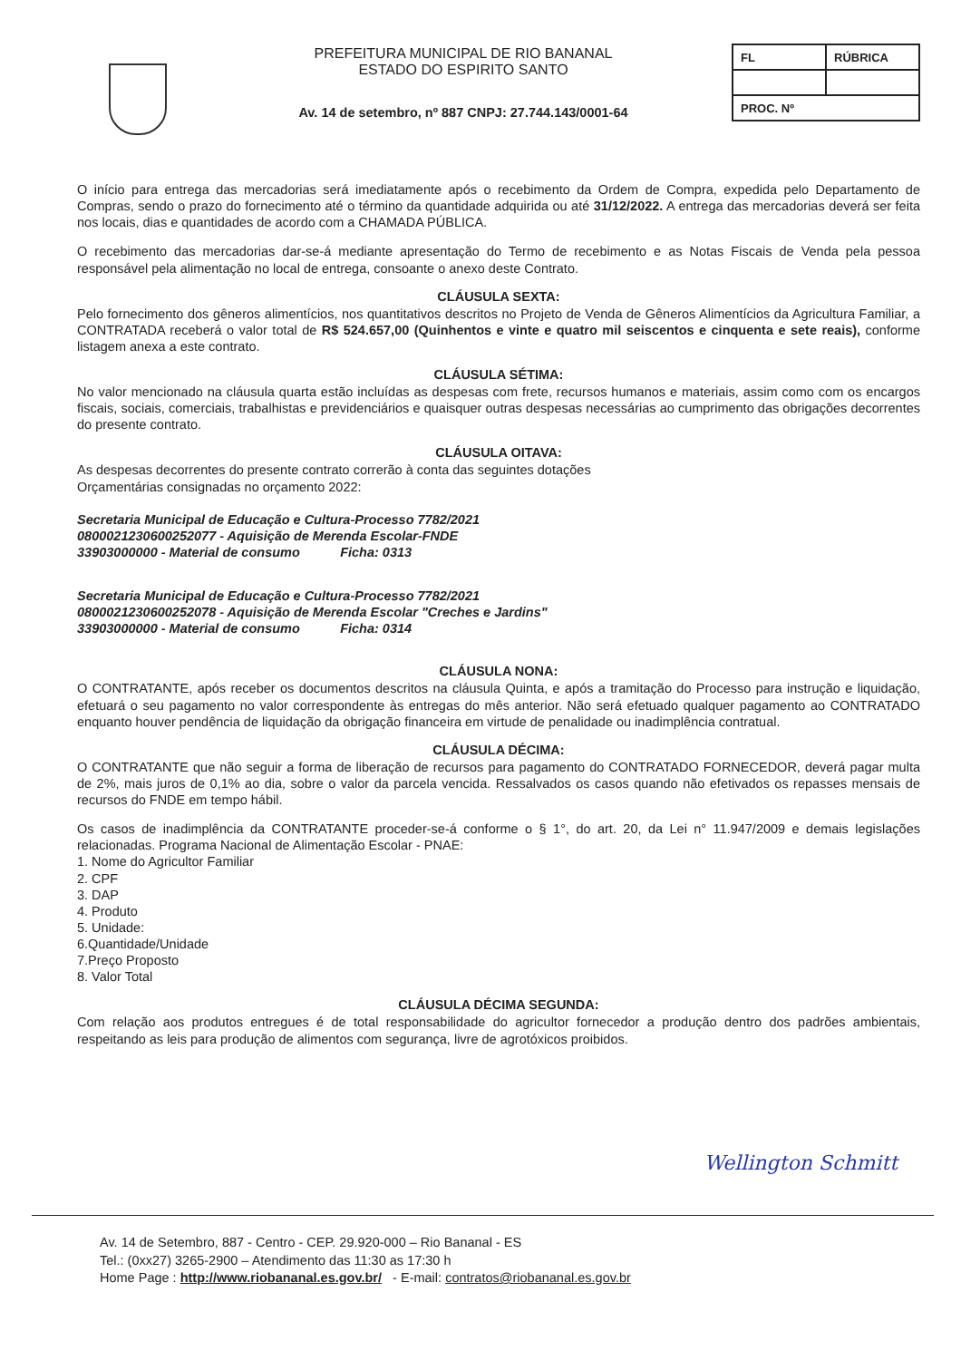PREFEITURA MUNICIPAL DE RIO BANANAL
ESTADO DO ESPIRITO SANTO
Av. 14 de setembro, nº 887 CNPJ: 27.744.143/0001-64
| FL | RÚBRICA |
| PROC. Nº | |
O início para entrega das mercadorias será imediatamente após o recebimento da Ordem de Compra, expedida pelo Departamento de Compras, sendo o prazo do fornecimento até o término da quantidade adquirida ou até 31/12/2022. A entrega das mercadorias deverá ser feita nos locais, dias e quantidades de acordo com a CHAMADA PÚBLICA.
O recebimento das mercadorias dar-se-á mediante apresentação do Termo de recebimento e as Notas Fiscais de Venda pela pessoa responsável pela alimentação no local de entrega, consoante o anexo deste Contrato.
CLÁUSULA SEXTA:
Pelo fornecimento dos gêneros alimentícios, nos quantitativos descritos no Projeto de Venda de Gêneros Alimentícios da Agricultura Familiar, a CONTRATADA receberá o valor total de R$ 524.657,00 (Quinhentos e vinte e quatro mil seiscentos e cinquenta e sete reais), conforme listagem anexa a este contrato.
CLÁUSULA SÉTIMA:
No valor mencionado na cláusula quarta estão incluídas as despesas com frete, recursos humanos e materiais, assim como com os encargos fiscais, sociais, comerciais, trabalhistas e previdenciários e quaisquer outras despesas necessárias ao cumprimento das obrigações decorrentes do presente contrato.
CLÁUSULA OITAVA:
As despesas decorrentes do presente contrato correrão à conta das seguintes dotações
Orçamentárias consignadas no orçamento 2022:
Secretaria Municipal de Educação e Cultura-Processo 7782/2021
080002123060025​2077 - Aquisição de Merenda Escolar-FNDE
33903000000 - Material de consumo Ficha: 0313
Secretaria Municipal de Educação e Cultura-Processo 7782/2021
0800021230600252078 - Aquisição de Merenda Escolar "Creches e Jardins"
33903000000 - Material de consumo Ficha: 0314
CLÁUSULA NONA:
O CONTRATANTE, após receber os documentos descritos na cláusula Quinta, e após a tramitação do Processo para instrução e liquidação, efetuará o seu pagamento no valor correspondente às entregas do mês anterior. Não será efetuado qualquer pagamento ao CONTRATADO enquanto houver pendência de liquidação da obrigação financeira em virtude de penalidade ou inadimplência contratual.
CLÁUSULA DÉCIMA:
O CONTRATANTE que não seguir a forma de liberação de recursos para pagamento do CONTRATADO FORNECEDOR, deverá pagar multa de 2%, mais juros de 0,1% ao dia, sobre o valor da parcela vencida. Ressalvados os casos quando não efetivados os repasses mensais de recursos do FNDE em tempo hábil.
Os casos de inadimplência da CONTRATANTE proceder-se-á conforme o § 1°, do art. 20, da Lei n° 11.947/2009 e demais legislações relacionadas. Programa Nacional de Alimentação Escolar - PNAE:
1. Nome do Agricultor Familiar
2. CPF
3. DAP
4. Produto
5. Unidade:
6.Quantidade/Unidade
7.Preço Proposto
8. Valor Total
CLÁUSULA DÉCIMA SEGUNDA:
Com relação aos produtos entregues é de total responsabilidade do agricultor fornecedor a produção dentro dos padrões ambientais, respeitando as leis para produção de alimentos com segurança, livre de agrotóxicos proibidos.
Wellington Schmitt
Av. 14 de Setembro, 887 - Centro - CEP. 29.920-000 – Rio Bananal - ES
Tel.: (0xx27) 3265-2900 – Atendimento das 11:30 as 17:30 h
Home Page : http://www.riobananal.es.gov.br/ - E-mail: contratos@riobananal.es.gov.br